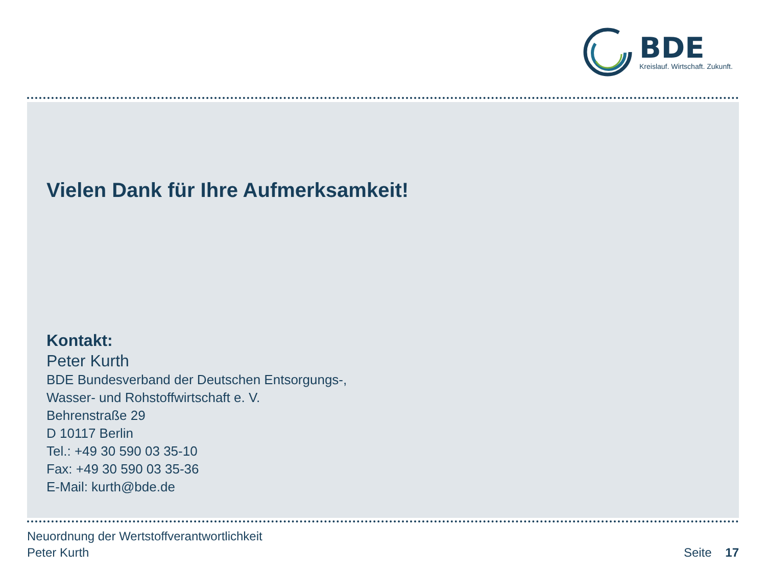BDE
Kreislauf. Wirtschaft. Zukunft.
Vielen Dank für Ihre Aufmerksamkeit!
Kontakt:
Peter Kurth
BDE Bundesverband der Deutschen Entsorgungs-,
Wasser- und Rohstoffwirtschaft e. V.
Behrenstraße 29
D 10117 Berlin
Tel.: +49 30 590 03 35-10
Fax: +49 30 590 03 35-36
E-Mail: kurth@bde.de
Neuordnung der Wertstoffverantwortlichkeit
Peter Kurth
Seite 17